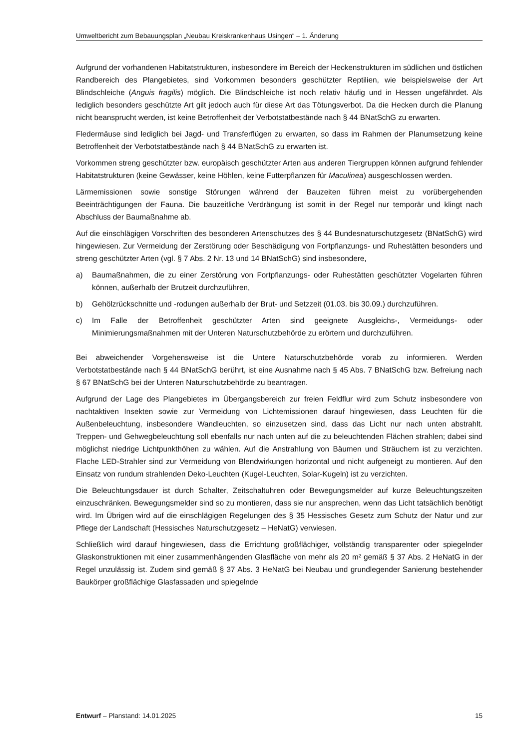Umweltbericht zum Bebauungsplan „Neubau Kreiskrankenhaus Usingen“ – 1. Änderung
Aufgrund der vorhandenen Habitatstrukturen, insbesondere im Bereich der Heckenstrukturen im südlichen und östlichen Randbereich des Plangebietes, sind Vorkommen besonders geschützter Reptilien, wie beispielsweise der Art Blindschleiche (Anguis fragilis) möglich. Die Blindschleiche ist noch relativ häufig und in Hessen ungefährdet. Als lediglich besonders geschützte Art gilt jedoch auch für diese Art das Tötungsverbot. Da die Hecken durch die Planung nicht beansprucht werden, ist keine Betroffenheit der Verbotstatbestände nach § 44 BNatSchG zu erwarten.
Fledermäuse sind lediglich bei Jagd- und Transferflügen zu erwarten, so dass im Rahmen der Planumsetzung keine Betroffenheit der Verbotstatbestände nach § 44 BNatSchG zu erwarten ist.
Vorkommen streng geschützter bzw. europäisch geschützter Arten aus anderen Tiergruppen können aufgrund fehlender Habitatstrukturen (keine Gewässer, keine Höhlen, keine Futterpflanzen für Maculinea) ausgeschlossen werden.
Lärmemissionen sowie sonstige Störungen während der Bauzeiten führen meist zu vorübergehenden Beeinträchtigungen der Fauna. Die bauzeitliche Verdrängung ist somit in der Regel nur temporär und klingt nach Abschluss der Baumaßnahme ab.
Auf die einschlägigen Vorschriften des besonderen Artenschutzes des § 44 Bundesnaturschutzgesetz (BNatSchG) wird hingewiesen. Zur Vermeidung der Zerstörung oder Beschädigung von Fortpflanzungs- und Ruhestätten besonders und streng geschützter Arten (vgl. § 7 Abs. 2 Nr. 13 und 14 BNatSchG) sind insbesondere,
a) Baumaßnahmen, die zu einer Zerstörung von Fortpflanzungs- oder Ruhestätten geschützter Vogelarten führen können, außerhalb der Brutzeit durchzuführen,
b) Gehölzrückschnitte und -rodungen außerhalb der Brut- und Setzzeit (01.03. bis 30.09.) durchzuführen.
c) Im Falle der Betroffenheit geschützter Arten sind geeignete Ausgleichs-, Vermeidungs- oder Minimierungsmaßnahmen mit der Unteren Naturschutzbehörde zu erörtern und durchzuführen.
Bei abweichender Vorgehensweise ist die Untere Naturschutzbehörde vorab zu informieren. Werden Verbotstatbestände nach § 44 BNatSchG berührt, ist eine Ausnahme nach § 45 Abs. 7 BNatSchG bzw. Befreiung nach § 67 BNatSchG bei der Unteren Naturschutzbehörde zu beantragen.
Aufgrund der Lage des Plangebietes im Übergangsbereich zur freien Feldflur wird zum Schutz insbesondere von nachtaktiven Insekten sowie zur Vermeidung von Lichtemissionen darauf hingewiesen, dass Leuchten für die Außenbeleuchtung, insbesondere Wandleuchten, so einzusetzen sind, dass das Licht nur nach unten abstrahlt. Treppen- und Gehwegbeleuchtung soll ebenfalls nur nach unten auf die zu beleuchtenden Flächen strahlen; dabei sind möglichst niedrige Lichtpunkthöhen zu wählen. Auf die Anstrahlung von Bäumen und Sträuchern ist zu verzichten. Flache LED-Strahler sind zur Vermeidung von Blendwirkungen horizontal und nicht aufgeneigt zu montieren. Auf den Einsatz von rundum strahlenden Deko-Leuchten (Kugel-Leuchten, Solar-Kugeln) ist zu verzichten.
Die Beleuchtungsdauer ist durch Schalter, Zeitschaltuhren oder Bewegungsmelder auf kurze Beleuchtungszeiten einzuschränken. Bewegungsmelder sind so zu montieren, dass sie nur ansprechen, wenn das Licht tatsächlich benötigt wird. Im Übrigen wird auf die einschlägigen Regelungen des § 35 Hessisches Gesetz zum Schutz der Natur und zur Pflege der Landschaft (Hessisches Naturschutzgesetz – HeNatG) verwiesen.
Schließlich wird darauf hingewiesen, dass die Errichtung großflächiger, vollständig transparenter oder spiegelnder Glaskonstruktionen mit einer zusammenhängenden Glasfläche von mehr als 20 m² gemäß § 37 Abs. 2 HeNatG in der Regel unzulässig ist. Zudem sind gemäß § 37 Abs. 3 HeNatG bei Neubau und grundlegender Sanierung bestehender Baukörper großflächige Glasfassaden und spiegelnde
Entwurf – Planstand: 14.01.2025 15